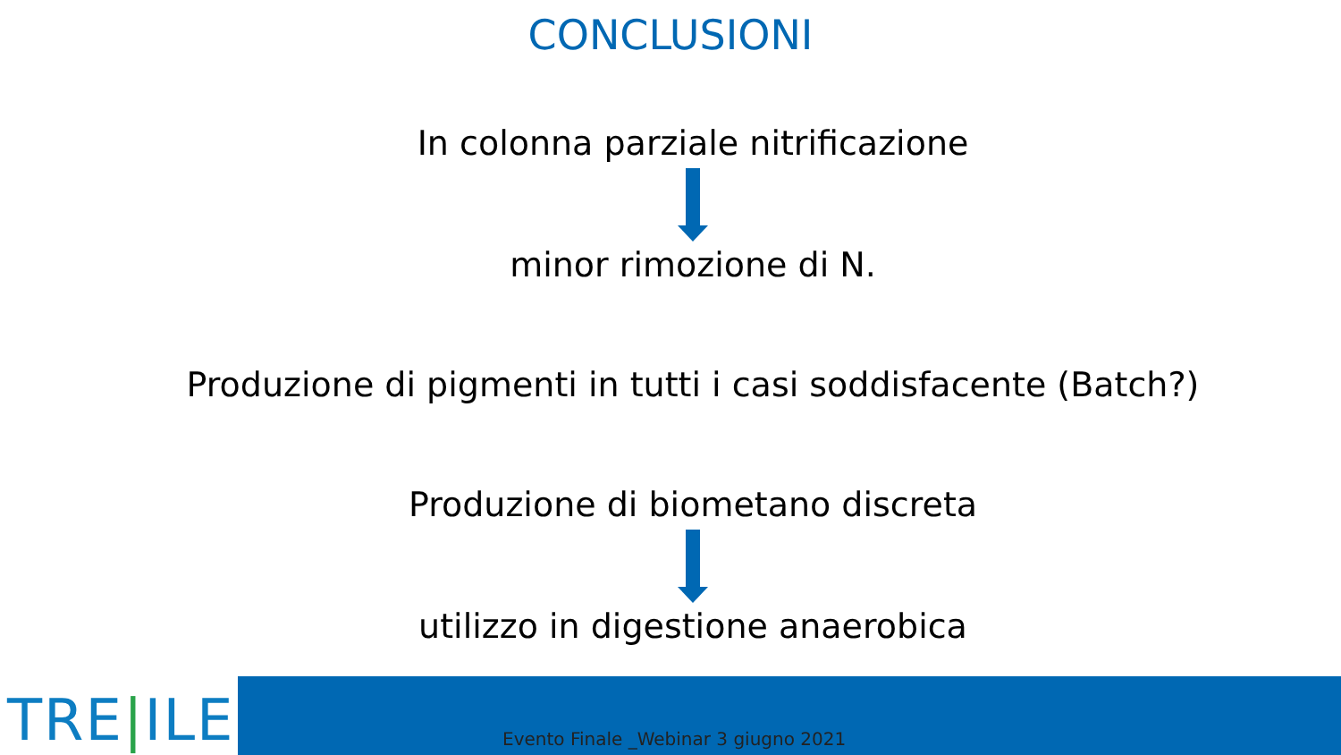CONCLUSIONI
In colonna parziale nitrificazione
minor rimozione di N.
Produzione di pigmenti in tutti i casi soddisfacente (Batch?)
Produzione di biometano discreta
utilizzo in digestione anaerobica
TRE|ILE
Evento Finale _Webinar 3 giugno 2021